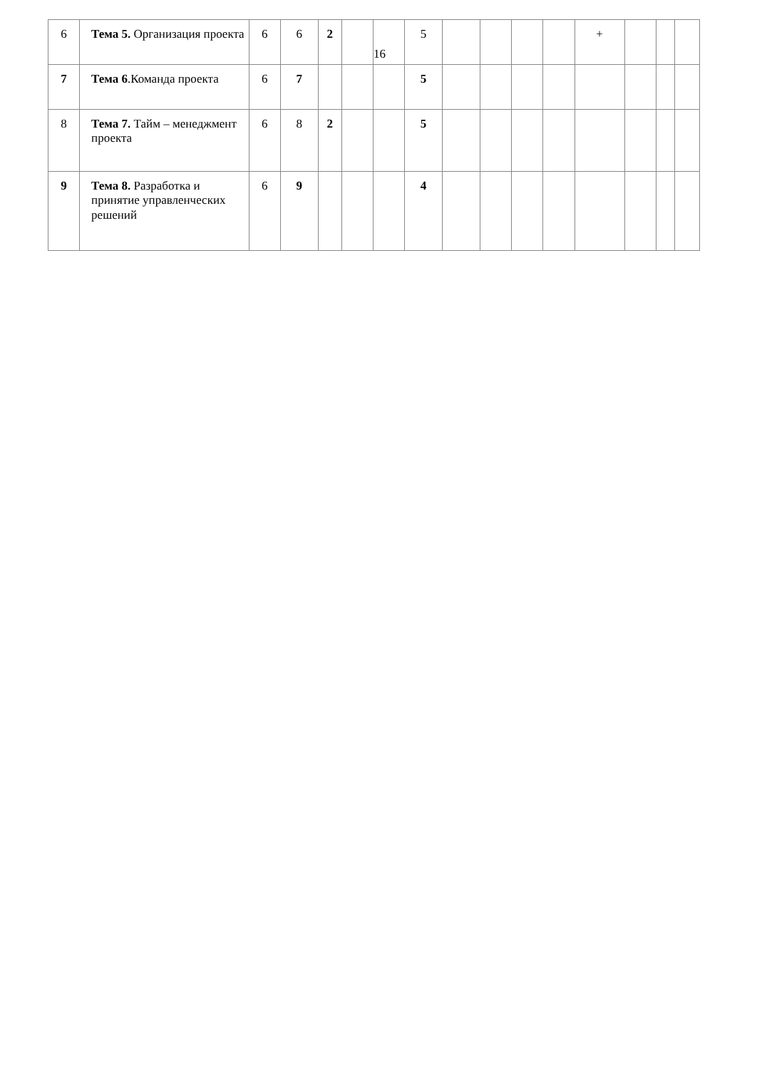| 6 | Тема 5. Организация проекта | 6 | 6 | 2 | | 16 | 5 | | | | | + | | | |
| 7 | Тема 6 .Команда проекта | 6 | 7 | | | | 5 | | | | | | | | |
| 8 | Тема 7. Тайм – менеджмент проекта | 6 | 8 | 2 | | | 5 | | | | | | | | |
| 9 | Тема 8. Разработка и принятие управленческих решений | 6 | 9 | | | | 4 | | | | | | | | |